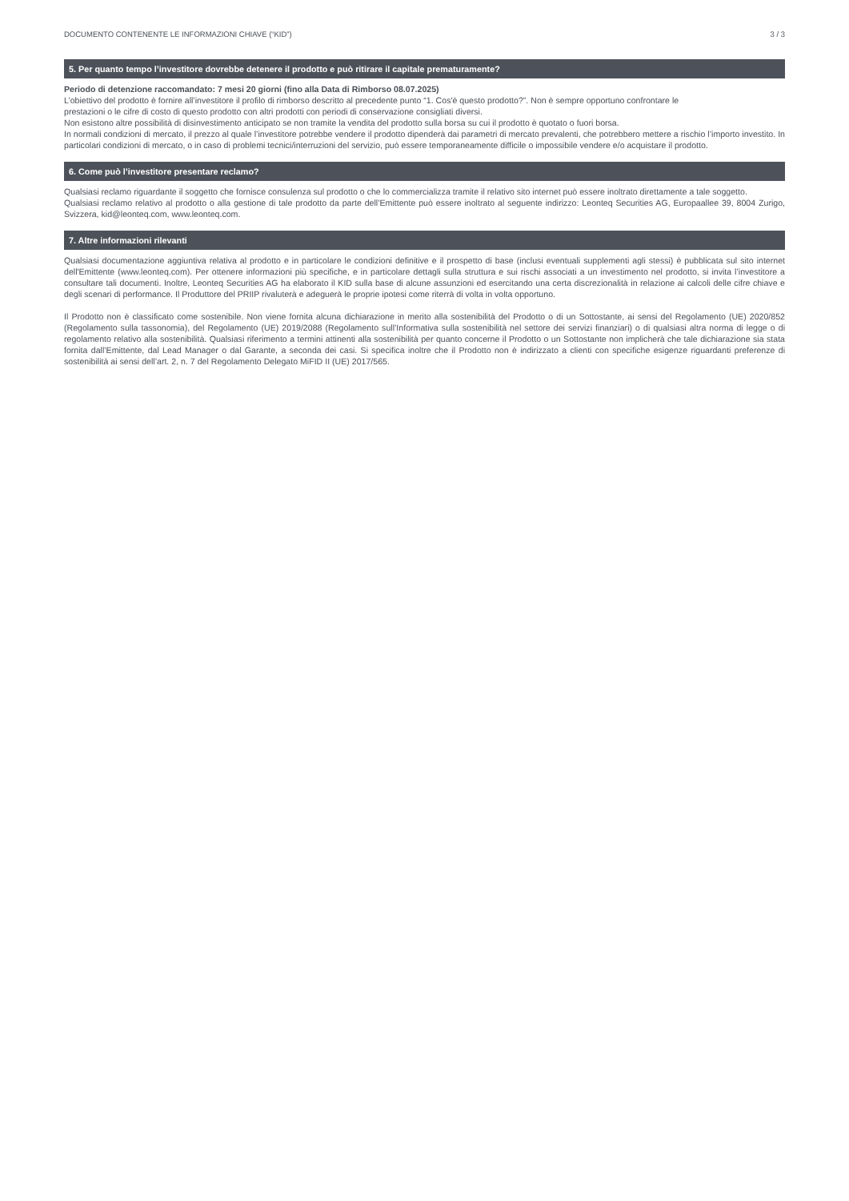DOCUMENTO CONTENENTE LE INFORMAZIONI CHIAVE (“KID”) 3 / 3
5. Per quanto tempo l’investitore dovrebbe detenere il prodotto e può ritirare il capitale prematuramente?
Periodo di detenzione raccomandato: 7 mesi 20 giorni (fino alla Data di Rimborso 08.07.2025)
L’obiettivo del prodotto è fornire all’investitore il profilo di rimborso descritto al precedente punto “1. Cos'è questo prodotto?”. Non è sempre opportuno confrontare le
prestazioni o le cifre di costo di questo prodotto con altri prodotti con periodi di conservazione consigliati diversi.
Non esistono altre possibilità di disinvestimento anticipato se non tramite la vendita del prodotto sulla borsa su cui il prodotto è quotato o fuori borsa.
In normali condizioni di mercato, il prezzo al quale l’investitore potrebbe vendere il prodotto dipenderà dai parametri di mercato prevalenti, che potrebbero mettere a rischio l’importo investito. In particolari condizioni di mercato, o in caso di problemi tecnici/interruzioni del servizio, può essere temporaneamente difficile o impossibile vendere e/o acquistare il prodotto.
6. Come può l’investitore presentare reclamo?
Qualsiasi reclamo riguardante il soggetto che fornisce consulenza sul prodotto o che lo commercializza tramite il relativo sito internet può essere inoltrato direttamente a tale soggetto.
Qualsiasi reclamo relativo al prodotto o alla gestione di tale prodotto da parte dell’Emittente può essere inoltrato al seguente indirizzo: Leonteq Securities AG, Europaallee 39, 8004 Zurigo, Svizzera, kid@leonteq.com, www.leonteq.com.
7. Altre informazioni rilevanti
Qualsiasi documentazione aggiuntiva relativa al prodotto e in particolare le condizioni definitive e il prospetto di base (inclusi eventuali supplementi agli stessi) è pubblicata sul sito internet dell'Emittente (www.leonteq.com). Per ottenere informazioni più specifiche, e in particolare dettagli sulla struttura e sui rischi associati a un investimento nel prodotto, si invita l’investitore a consultare tali documenti. Inoltre, Leonteq Securities AG ha elaborato il KID sulla base di alcune assunzioni ed esercitando una certa discrezionalità in relazione ai calcoli delle cifre chiave e degli scenari di performance. Il Produttore del PRIIP rivaluterà e adeguerà le proprie ipotesi come riterrà di volta in volta opportuno.
Il Prodotto non è classificato come sostenibile. Non viene fornita alcuna dichiarazione in merito alla sostenibilità del Prodotto o di un Sottostante, ai sensi del Regolamento (UE) 2020/852 (Regolamento sulla tassonomia), del Regolamento (UE) 2019/2088 (Regolamento sull’Informativa sulla sostenibilità nel settore dei servizi finanziari) o di qualsiasi altra norma di legge o di regolamento relativo alla sostenibilità. Qualsiasi riferimento a termini attinenti alla sostenibilità per quanto concerne il Prodotto o un Sottostante non implicherà che tale dichiarazione sia stata fornita dall’Emittente, dal Lead Manager o dal Garante, a seconda dei casi. Si specifica inoltre che il Prodotto non è indirizzato a clienti con specifiche esigenze riguardanti preferenze di sostenibilità ai sensi dell’art. 2, n. 7 del Regolamento Delegato MiFID II (UE) 2017/565.